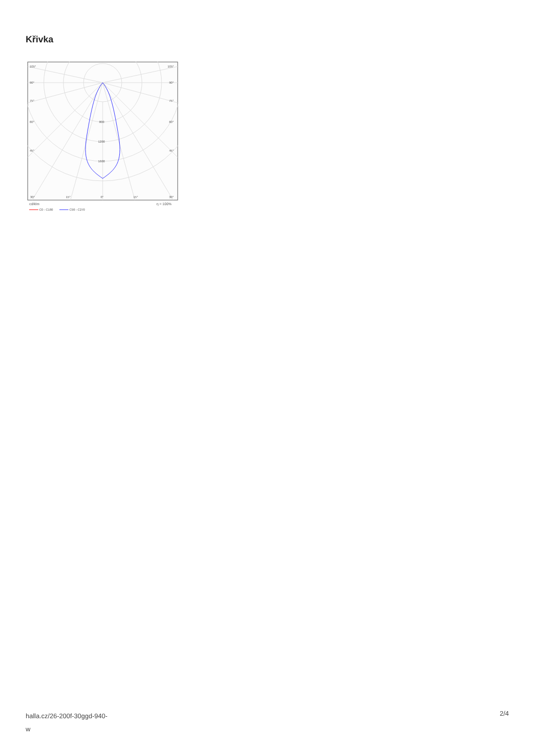Křivka
105°
105°
90°
90°
75°
75°
60°
60°
45°
45°
800
1200
1600
30°
15°
0°
15°
30°
cd/klm
η = 100%
C0 - C180
C90 - C270
halla.cz/26-200f-30ggd-940-
w
2/4